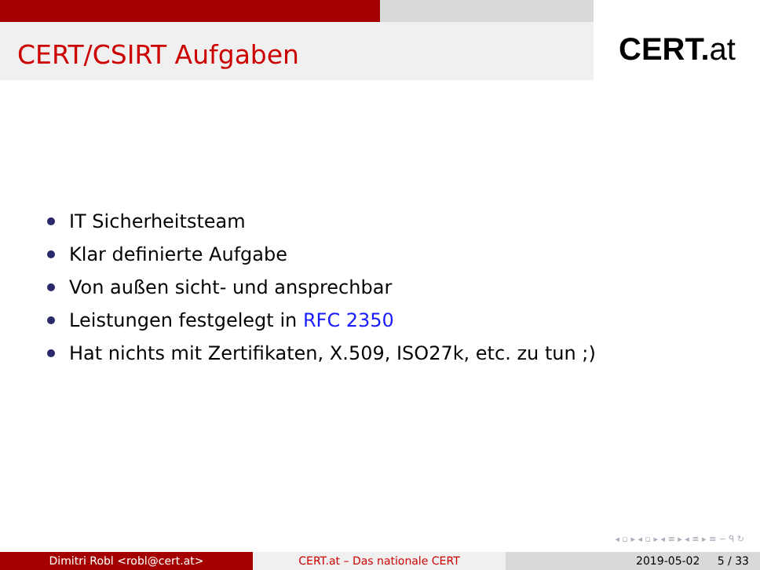CERT/CSIRT Aufgaben
CERT.at
IT Sicherheitsteam
Klar definierte Aufgabe
Von außen sicht- und ansprechbar
Leistungen festgelegt in RFC 2350
Hat nichts mit Zertifikaten, X.509, ISO27k, etc. zu tun ;)
◂ ▫ ▸ ◂ ▫ ▸ ◂ ≡ ▸ ◂ ≡ ▸ ≡ ∽ ᑫ ↻
Dimitri Robl <robl@cert.at> CERT.at – Das nationale CERT 2019-05-02 5 / 33